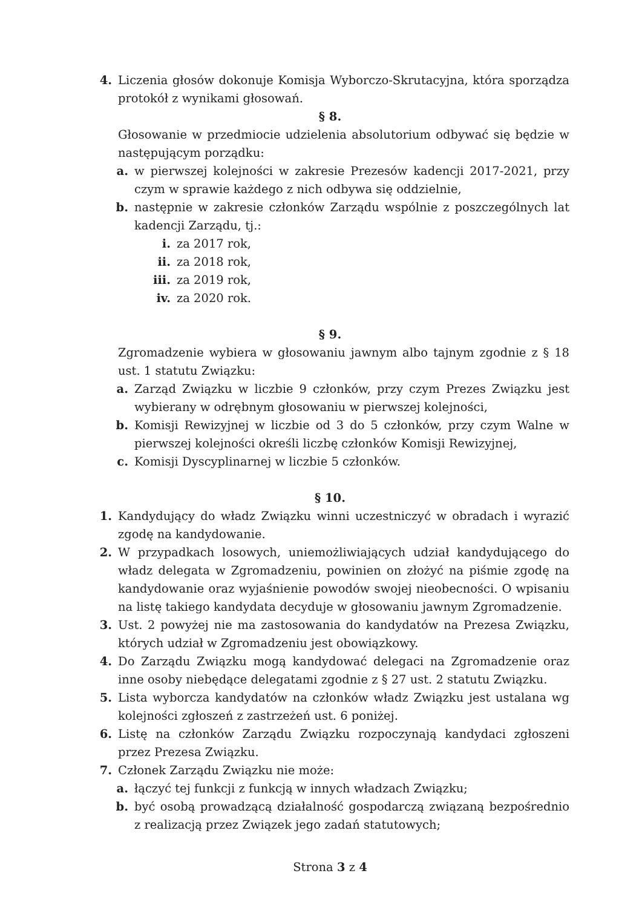4. Liczenia głosów dokonuje Komisja Wyborczo-Skrutacyjna, która sporządza protokół z wynikami głosowań.
§ 8.
Głosowanie w przedmiocie udzielenia absolutorium odbywać się będzie w następującym porządku:
a. w pierwszej kolejności w zakresie Prezesów kadencji 2017-2021, przy czym w sprawie każdego z nich odbywa się oddzielnie,
b. następnie w zakresie członków Zarządu wspólnie z poszczególnych lat kadencji Zarządu, tj.:
i. za 2017 rok,
ii. za 2018 rok,
iii. za 2019 rok,
iv. za 2020 rok.
§ 9.
Zgromadzenie wybiera w głosowaniu jawnym albo tajnym zgodnie z § 18 ust. 1 statutu Związku:
a. Zarząd Związku w liczbie 9 członków, przy czym Prezes Związku jest wybierany w odrębnym głosowaniu w pierwszej kolejności,
b. Komisji Rewizyjnej w liczbie od 3 do 5 członków, przy czym Walne w pierwszej kolejności określi liczbę członków Komisji Rewizyjnej,
c. Komisji Dyscyplinarnej w liczbie 5 członków.
§ 10.
1. Kandydujący do władz Związku winni uczestniczyć w obradach i wyrazić zgodę na kandydowanie.
2. W przypadkach losowych, uniemożliwiających udział kandydującego do władz delegata w Zgromadzeniu, powinien on złożyć na piśmie zgodę na kandydowanie oraz wyjaśnienie powodów swojej nieobecności. O wpisaniu na listę takiego kandydata decyduje w głosowaniu jawnym Zgromadzenie.
3. Ust. 2 powyżej nie ma zastosowania do kandydatów na Prezesa Związku, których udział w Zgromadzeniu jest obowiązkowy.
4. Do Zarządu Związku mogą kandydować delegaci na Zgromadzenie oraz inne osoby niebędące delegatami zgodnie z § 27 ust. 2 statutu Związku.
5. Lista wyborcza kandydatów na członków władz Związku jest ustalana wg kolejności zgłoszeń z zastrzeżeń ust. 6 poniżej.
6. Listę na członków Zarządu Związku rozpoczynają kandydaci zgłoszeni przez Prezesa Związku.
7. Członek Zarządu Związku nie może:
a. łączyć tej funkcji z funkcją w innych władzach Związku;
b. być osobą prowadzącą działalność gospodarczą związaną bezpośrednio z realizacją przez Związek jego zadań statutowych;
Strona 3 z 4